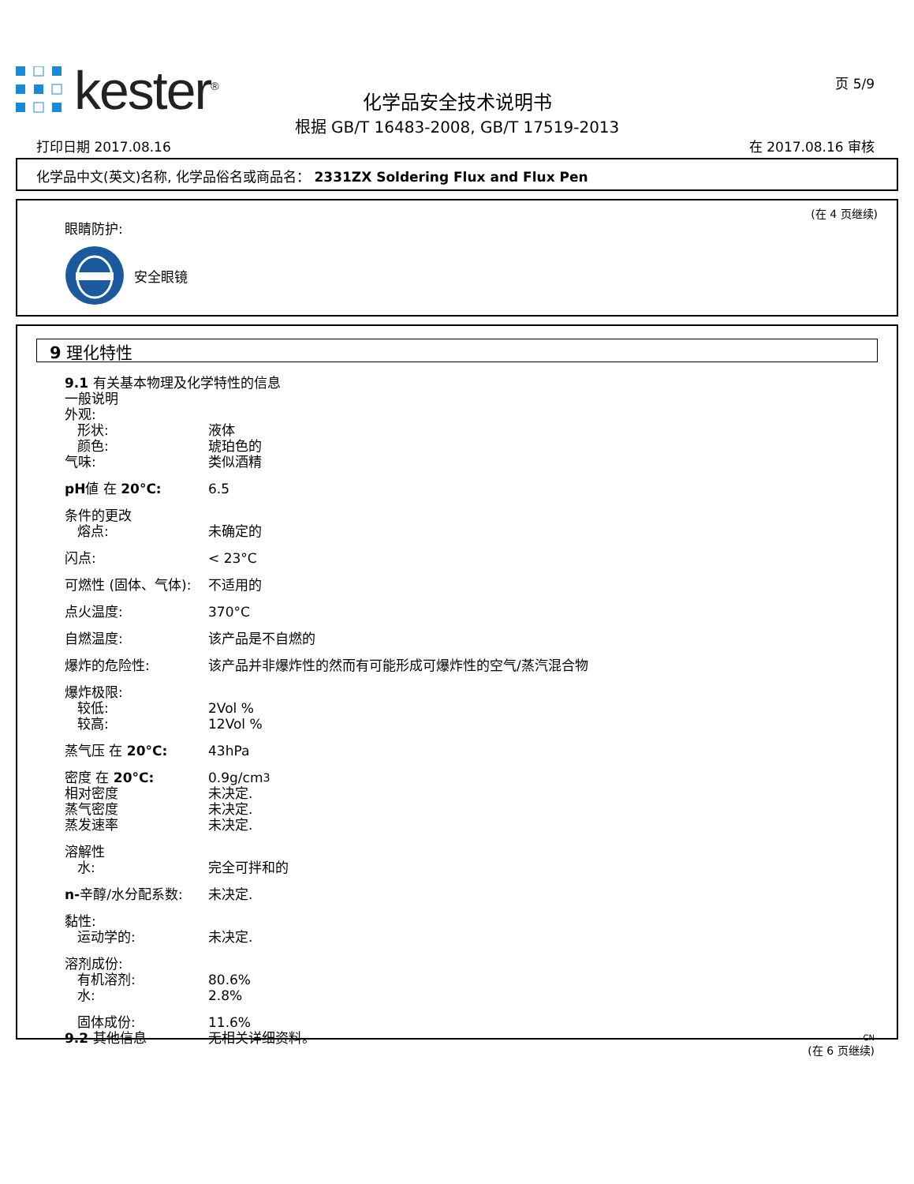kester<sup>®</sup>
化学品安全技术说明书
根据 GB/T 16483-2008, GB/T 17519-2013
页 5/9
打印日期 2017.08.16 在 2017.08.16 审核
化学品中文(英文)名称, 化学品俗名或商品名： 2331ZX Soldering Flux and Flux Pen
(在 4 页继续)
眼睛防护:
安全眼镜
9 理化特性
9.1 有关基本物理及化学特性的信息
一般说明
外观:
形状: 液体
颜色: 琥珀色的
气味: 类似酒精
pH値 在 20°C: 6.5
条件的更改
熔点: 未确定的
闪点: < 23°C
可燃性 (固体、气体): 不适用的
点火温度: 370°C
自燃温度: 该产品是不自燃的
爆炸的危险性: 该产品并非爆炸性的然而有可能形成可爆炸性的空气/蒸汽混合物
爆炸极限:
较低: 2Vol %
较高: 12Vol %
蒸气压 在 20°C: 43hPa
密度 在 20°C: 0.9g/cm<sup>3</sup>
相对密度 未决定.
蒸气密度 未决定.
蒸发速率 未决定.
溶解性
水: 完全可拌和的
n-辛醇/水分配系数: 未决定.
黏性:
运动学的: 未决定.
溶剂成份:
有机溶剂: 80.6%
水: 2.8%
固体成份: 11.6%
9.2 其他信息 无相关详细资料。
CN
(在 6 页继续)